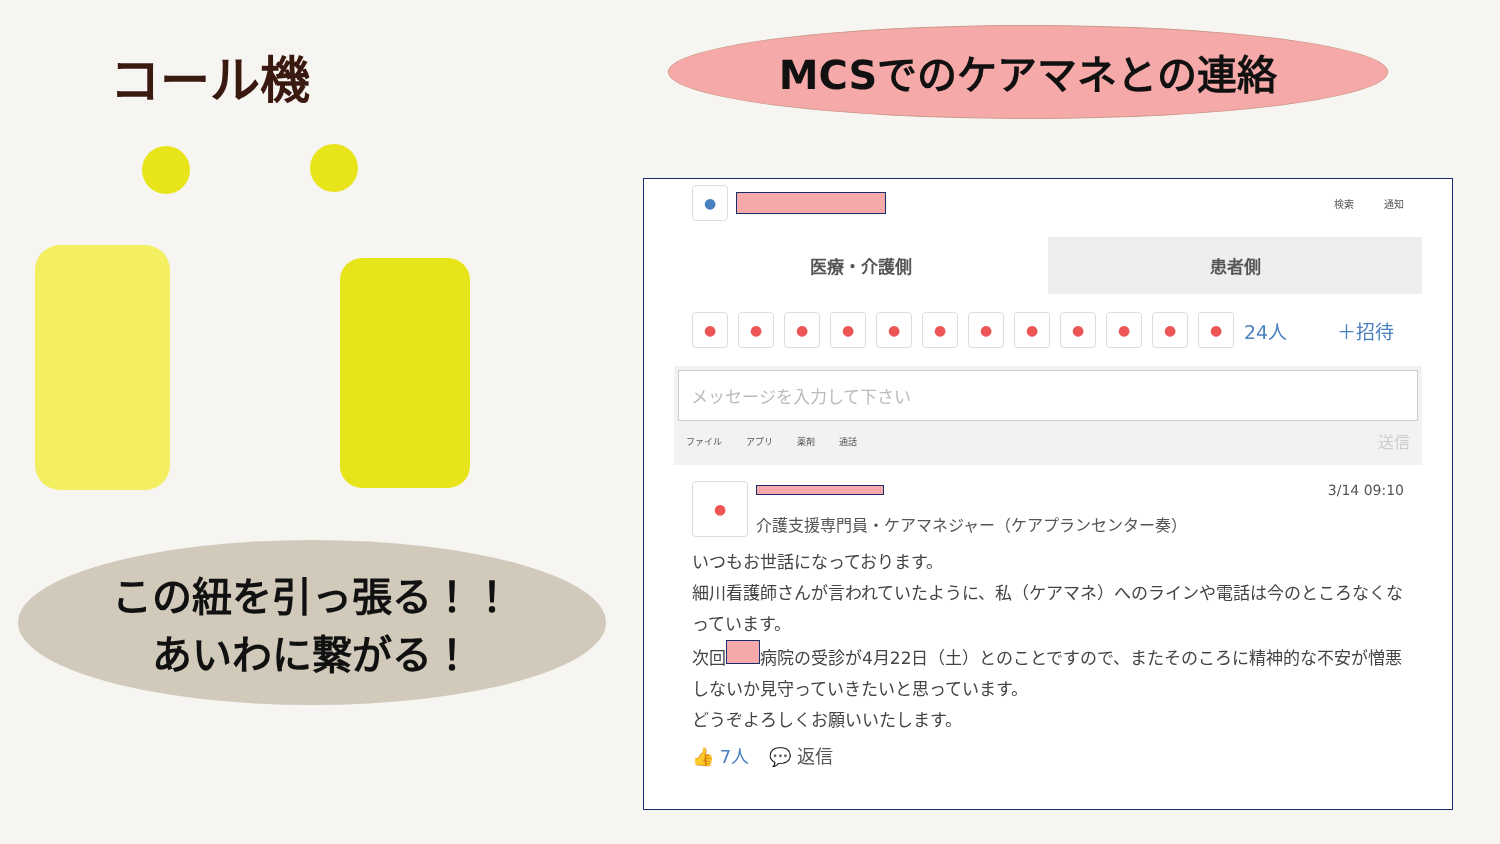コール機
この紐を引っ張る！！
あいわに繋がる！
MCSでのケアマネとの連絡
●
検索 通知
医療・介護側 患者側
● ● ● ● ● ● ● ● ● ● ● ●
24人 ＋招待
メッセージを入力して下さい
ファイル アプリ 薬剤 通話 送信
●
3/14 09:10
介護支援専門員・ケアマネジャー（ケアプランセンター奏）
いつもお世話になっております。
細川看護師さんが言われていたように、私（ケアマネ）へのラインや電話は今のところなくなっています。
次回 病院の受診が4月22日（土）とのことですので、またそのころに精神的な不安が憎悪しないか見守っていきたいと思っています。
どうぞよろしくお願いいたします。
👍 7人 💬 返信